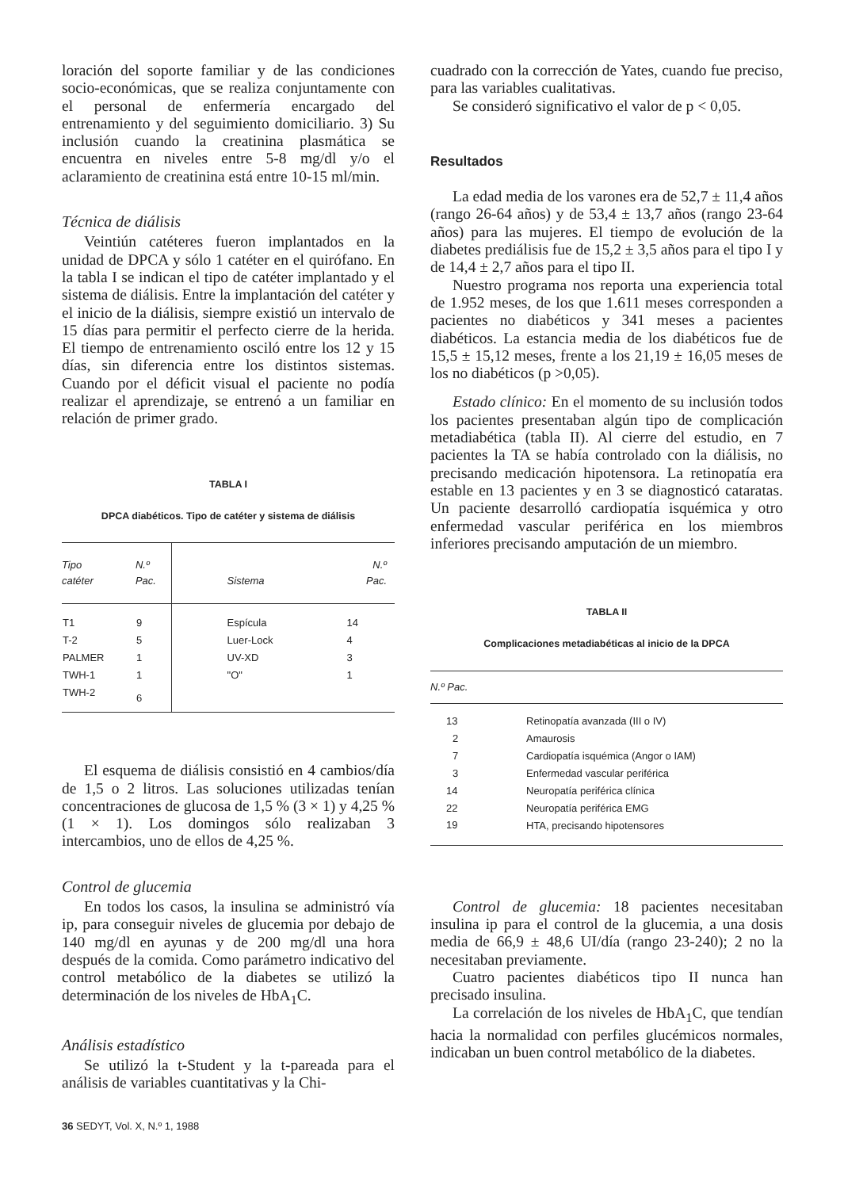loración del soporte familiar y de las condiciones socio-económicas, que se realiza conjuntamente con el personal de enfermería encargado del entrenamiento y del seguimiento domiciliario. 3) Su inclusión cuando la creatinina plasmática se encuentra en niveles entre 5-8 mg/dl y/o el aclaramiento de creatinina está entre 10-15 ml/min.
Técnica de diálisis
Veintiún catéteres fueron implantados en la unidad de DPCA y sólo 1 catéter en el quirófano. En la tabla I se indican el tipo de catéter implantado y el sistema de diálisis. Entre la implantación del catéter y el inicio de la diálisis, siempre existió un intervalo de 15 días para permitir el perfecto cierre de la herida. El tiempo de entrenamiento osciló entre los 12 y 15 días, sin diferencia entre los distintos sistemas. Cuando por el déficit visual el paciente no podía realizar el aprendizaje, se entrenó a un familiar en relación de primer grado.
TABLA I
DPCA diabéticos. Tipo de catéter y sistema de diálisis
| Tipo catéter | N.º Pac. | Sistema | N.º Pac. |
| --- | --- | --- | --- |
| T1 | 9 | Espícula | 14 |
| T-2 | 5 | Luer-Lock | 4 |
| PALMER | 1 | UV-XD | 3 |
| TWH-1 | 1 | "O" | 1 |
| TWH-2 | 6 | | |
El esquema de diálisis consistió en 4 cambios/día de 1,5 o 2 litros. Las soluciones utilizadas tenían concentraciones de glucosa de 1,5 % (3 × 1) y 4,25 % (1 × 1). Los domingos sólo realizaban 3 intercambios, uno de ellos de 4,25 %.
Control de glucemia
En todos los casos, la insulina se administró vía ip, para conseguir niveles de glucemia por debajo de 140 mg/dl en ayunas y de 200 mg/dl una hora después de la comida. Como parámetro indicativo del control metabólico de la diabetes se utilizó la determinación de los niveles de HbA<sub>1</sub>C.
Análisis estadístico
Se utilizó la t-Student y la t-pareada para el análisis de variables cuantitativas y la Chi-
36 SEDYT, Vol. X, N.º 1, 1988
cuadrado con la corrección de Yates, cuando fue preciso, para las variables cualitativas.
Se consideró significativo el valor de p < 0,05.
Resultados
La edad media de los varones era de 52,7 ± 11,4 años (rango 26-64 años) y de 53,4 ± 13,7 años (rango 23-64 años) para las mujeres. El tiempo de evolución de la diabetes prediálisis fue de 15,2 ± 3,5 años para el tipo I y de 14,4 ± 2,7 años para el tipo II.
Nuestro programa nos reporta una experiencia total de 1.952 meses, de los que 1.611 meses corresponden a pacientes no diabéticos y 341 meses a pacientes diabéticos. La estancia media de los diabéticos fue de 15,5 ± 15,12 meses, frente a los 21,19 ± 16,05 meses de los no diabéticos (p >0,05).
Estado clínico: En el momento de su inclusión todos los pacientes presentaban algún tipo de complicación metadiabética (tabla II). Al cierre del estudio, en 7 pacientes la TA se había controlado con la diálisis, no precisando medicación hipotensora. La retinopatía era estable en 13 pacientes y en 3 se diagnosticó cataratas. Un paciente desarrolló cardiopatía isquémica y otro enfermedad vascular periférica en los miembros inferiores precisando amputación de un miembro.
TABLA II
Complicaciones metadiabéticas al inicio de la DPCA
| N.º Pac. | |
| --- | --- |
| 13 | Retinopatía avanzada (III o IV) |
| 2 | Amaurosis |
| 7 | Cardiopatía isquémica (Angor o IAM) |
| 3 | Enfermedad vascular periférica |
| 14 | Neuropatía periférica clínica |
| 22 | Neuropatía periférica EMG |
| 19 | HTA, precisando hipotensores |
Control de glucemia: 18 pacientes necesitaban insulina ip para el control de la glucemia, a una dosis media de 66,9 ± 48,6 UI/día (rango 23-240); 2 no la necesitaban previamente.
Cuatro pacientes diabéticos tipo II nunca han precisado insulina.
La correlación de los niveles de HbA<sub>1</sub>C, que tendían hacia la normalidad con perfiles glucémicos normales, indicaban un buen control metabólico de la diabetes.